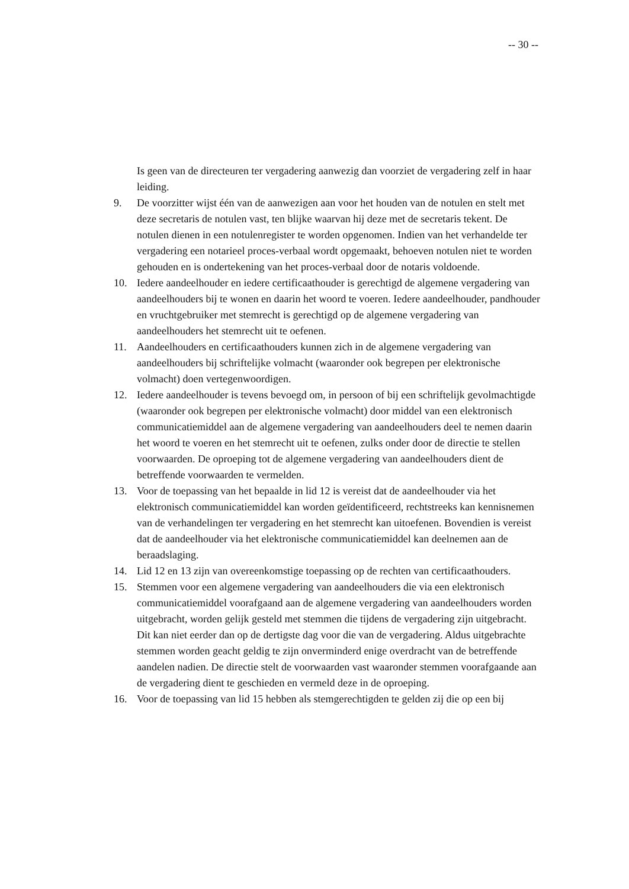-- 30 --
Is geen van de directeuren ter vergadering aanwezig dan voorziet de vergadering zelf in haar leiding.
9. De voorzitter wijst één van de aanwezigen aan voor het houden van de notulen en stelt met deze secretaris de notulen vast, ten blijke waarvan hij deze met de secretaris tekent. De notulen dienen in een notulenregister te worden opgenomen. Indien van het verhandelde ter vergadering een notarieel proces-verbaal wordt opgemaakt, behoeven notulen niet te worden gehouden en is ondertekening van het proces-verbaal door de notaris voldoende.
10. Iedere aandeelhouder en iedere certificaathouder is gerechtigd de algemene vergadering van aandeelhouders bij te wonen en daarin het woord te voeren. Iedere aandeelhouder, pandhouder en vruchtgebruiker met stemrecht is gerechtigd op de algemene vergadering van aandeelhouders het stemrecht uit te oefenen.
11. Aandeelhouders en certificaathouders kunnen zich in de algemene vergadering van aandeelhouders bij schriftelijke volmacht (waaronder ook begrepen per elektronische volmacht) doen vertegenwoordigen.
12. Iedere aandeelhouder is tevens bevoegd om, in persoon of bij een schriftelijk gevolmachtigde (waaronder ook begrepen per elektronische volmacht) door middel van een elektronisch communicatiemiddel aan de algemene vergadering van aandeelhouders deel te nemen daarin het woord te voeren en het stemrecht uit te oefenen, zulks onder door de directie te stellen voorwaarden. De oproeping tot de algemene vergadering van aandeelhouders dient de betreffende voorwaarden te vermelden.
13. Voor de toepassing van het bepaalde in lid 12 is vereist dat de aandeelhouder via het elektronisch communicatiemiddel kan worden geïdentificeerd, rechtstreeks kan kennisnemen van de verhandelingen ter vergadering en het stemrecht kan uitoefenen. Bovendien is vereist dat de aandeelhouder via het elektronische communicatiemiddel kan deelnemen aan de beraadslaging.
14. Lid 12 en 13 zijn van overeenkomstige toepassing op de rechten van certificaathouders.
15. Stemmen voor een algemene vergadering van aandeelhouders die via een elektronisch communicatiemiddel voorafgaand aan de algemene vergadering van aandeelhouders worden uitgebracht, worden gelijk gesteld met stemmen die tijdens de vergadering zijn uitgebracht. Dit kan niet eerder dan op de dertigste dag voor die van de vergadering. Aldus uitgebrachte stemmen worden geacht geldig te zijn onverminderd enige overdracht van de betreffende aandelen nadien. De directie stelt de voorwaarden vast waaronder stemmen voorafgaande aan de vergadering dient te geschieden en vermeld deze in de oproeping.
16. Voor de toepassing van lid 15 hebben als stemgerechtigden te gelden zij die op een bij